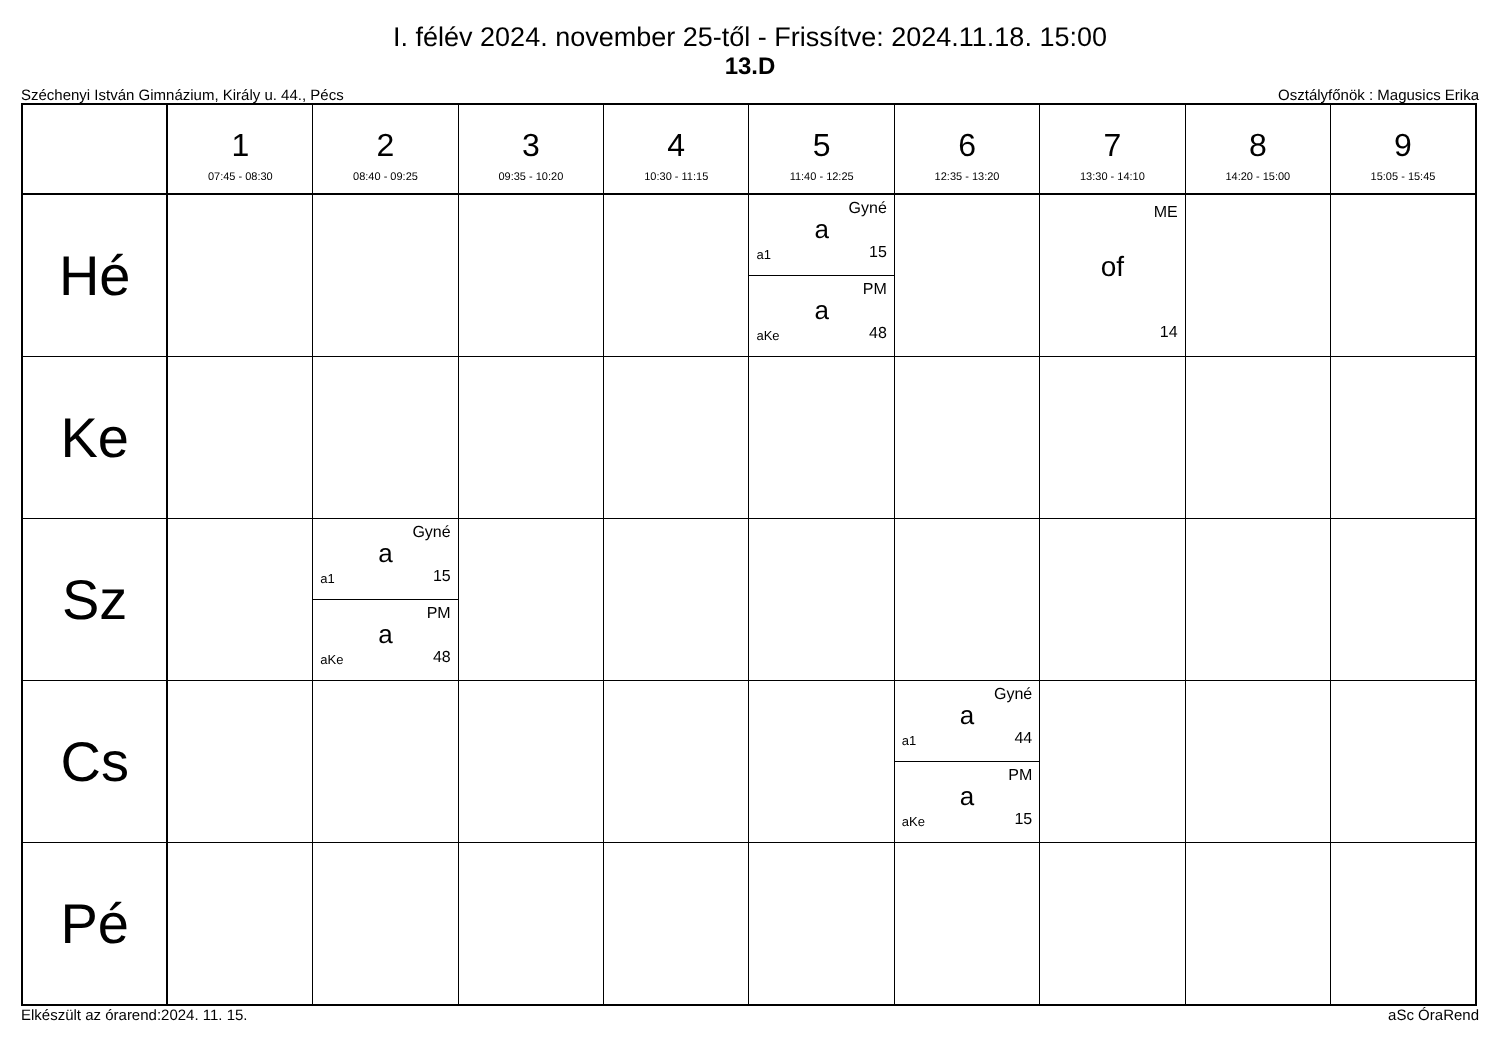I. félév 2024. november 25-től - Frissítve: 2024.11.18. 15:00
13.D
Széchenyi István Gimnázium, Király u. 44., Pécs Osztályfőnök : Magusics Erika
| | 1 07:45 - 08:30 | 2 08:40 - 09:25 | 3 09:35 - 10:20 | 4 10:30 - 11:15 | 5 11:40 - 12:25 | 6 12:35 - 13:20 | 7 13:30 - 14:10 | 8 14:20 - 15:00 | 9 15:05 - 15:45 |
| --- | --- | --- | --- | --- | --- | --- | --- | --- | --- |
| Hé | | | | | Gyné a a1 15 PM a aKe 48 | | ME of 14 | | |
| Ke | | | | | | | | | |
| Sz | | Gyné a a1 15 PM a aKe 48 | | | | | | | |
| Cs | | | | | | Gyné a a1 44 PM a aKe 15 | | | |
| Pé | | | | | | | | | |
Elkészült az órarend:2024. 11. 15. aSc ÓraRend